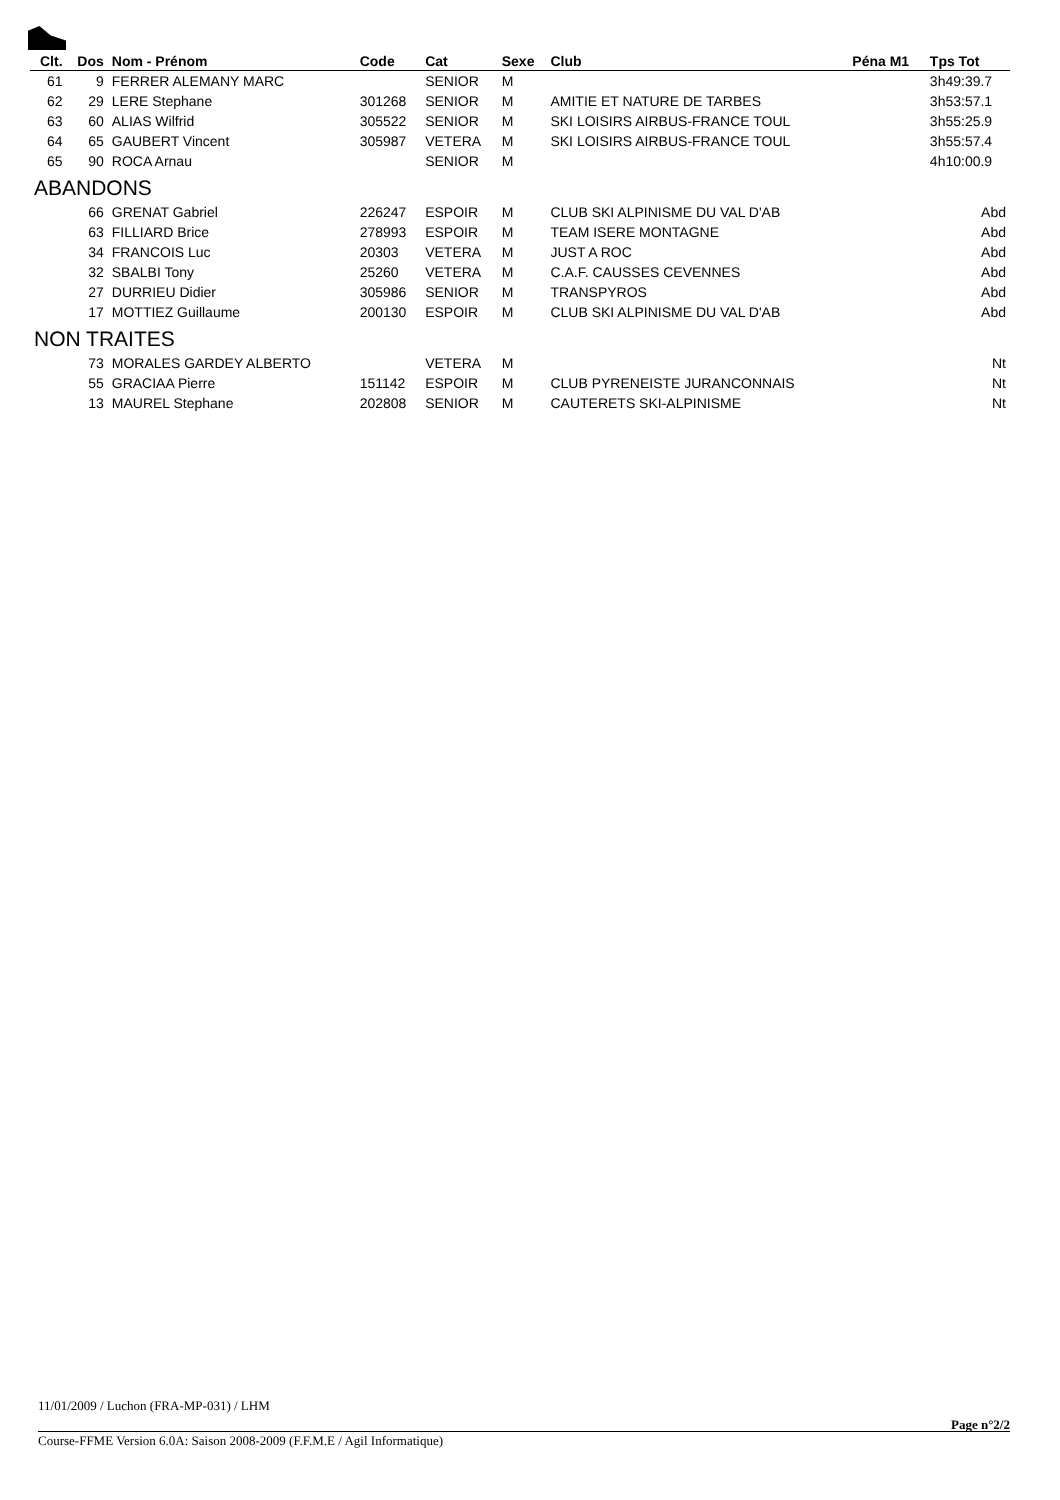| Clt. | Dos | Nom - Prénom | Code | Cat | Sexe | Club | Péna M1 | Tps Tot |
| --- | --- | --- | --- | --- | --- | --- | --- | --- |
| 61 | 9 | FERRER ALEMANY MARC | | SENIOR | M | | | 3h49:39.7 |
| 62 | 29 | LERE Stephane | 301268 | SENIOR | M | AMITIE ET NATURE DE TARBES | | 3h53:57.1 |
| 63 | 60 | ALIAS Wilfrid | 305522 | SENIOR | M | SKI LOISIRS AIRBUS-FRANCE TOUL | | 3h55:25.9 |
| 64 | 65 | GAUBERT Vincent | 305987 | VETERA | M | SKI LOISIRS AIRBUS-FRANCE TOUL | | 3h55:57.4 |
| 65 | 90 | ROCA Arnau | | SENIOR | M | | | 4h10:00.9 |
| ABANDONS | | | | | | | | |
| | 66 | GRENAT Gabriel | 226247 | ESPOIR | M | CLUB SKI ALPINISME DU VAL D'AB | | Abd |
| | 63 | FILLIARD Brice | 278993 | ESPOIR | M | TEAM ISERE MONTAGNE | | Abd |
| | 34 | FRANCOIS Luc | 20303 | VETERA | M | JUST A ROC | | Abd |
| | 32 | SBALBI Tony | 25260 | VETERA | M | C.A.F. CAUSSES CEVENNES | | Abd |
| | 27 | DURRIEU Didier | 305986 | SENIOR | M | TRANSPYROS | | Abd |
| | 17 | MOTTIEZ Guillaume | 200130 | ESPOIR | M | CLUB SKI ALPINISME DU VAL D'AB | | Abd |
| NON TRAITES | | | | | | | | |
| | 73 | MORALES GARDEY ALBERTO | | VETERA | M | | | Nt |
| | 55 | GRACIAA Pierre | 151142 | ESPOIR | M | CLUB PYRENEISTE JURANCONNAIS | | Nt |
| | 13 | MAUREL Stephane | 202808 | SENIOR | M | CAUTERETS SKI-ALPINISME | | Nt |
11/01/2009 / Luchon (FRA-MP-031) / LHM
Page n°2/2
Course-FFME Version 6.0A: Saison 2008-2009 (F.F.M.E / Agil Informatique)